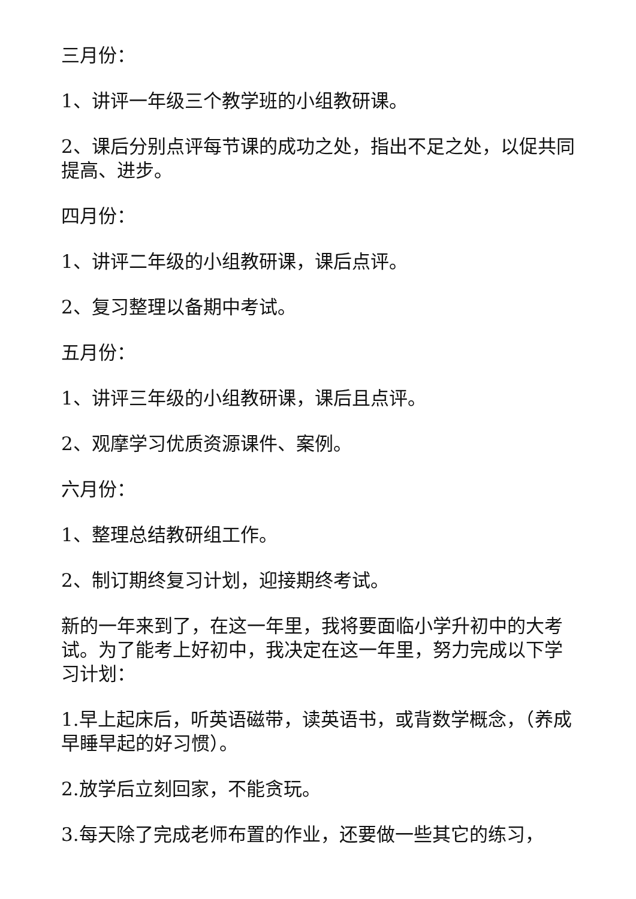三月份：
1、讲评一年级三个教学班的小组教研课。
2、课后分别点评每节课的成功之处，指出不足之处，以促共同提高、进步。
四月份：
1、讲评二年级的小组教研课，课后点评。
2、复习整理以备期中考试。
五月份：
1、讲评三年级的小组教研课，课后且点评。
2、观摩学习优质资源课件、案例。
六月份：
1、整理总结教研组工作。
2、制订期终复习计划，迎接期终考试。
新的一年来到了，在这一年里，我将要面临小学升初中的大考试。为了能考上好初中，我决定在这一年里，努力完成以下学习计划：
1.早上起床后，听英语磁带，读英语书，或背数学概念，（养成早睡早起的好习惯）。
2.放学后立刻回家，不能贪玩。
3.每天除了完成老师布置的作业，还要做一些其它的练习，